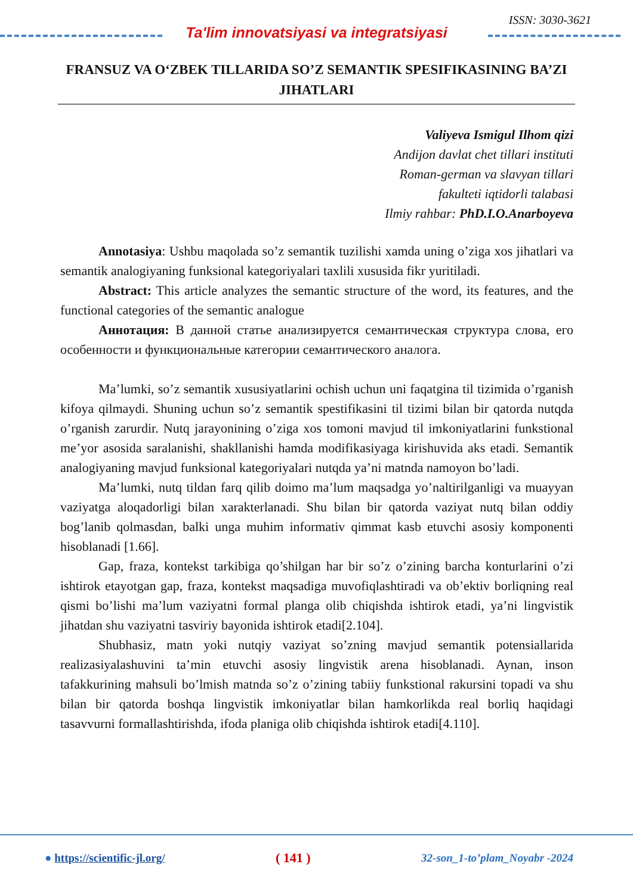ISSN: 3030-3621
Ta'lim innovatsiyasi va integratsiyasi
FRANSUZ VA O‘ZBEK TILLARIDA SO’Z SEMANTIK SPESIFIKASINING BA’ZI JIHATLARI
Valiyeva Ismigul Ilhom qizi
Andijon davlat chet tillari instituti
Roman-german va slavyan tillari
fakulteti iqtidorli talabasi
Ilmiy rahbar: PhD.I.O.Anarboyeva
Annotasiya: Ushbu maqolada so’z semantik tuzilishi xamda uning o’ziga xos jihatlari va semantik analogiyaning funksional kategoriyalari taxlili xususida fikr yuritiladi.
Abstract: This article analyzes the semantic structure of the word, its features, and the functional categories of the semantic analogue
Аннотация: В данной статье анализируется семантическая структура слова, его особенности и функциональные категории семантического аналога.
Ma’lumki, so’z semantik xususiyatlarini ochish uchun uni faqatgina til tizimida o’rganish kifoya qilmaydi. Shuning uchun so’z semantik spestifikasini til tizimi bilan bir qatorda nutqda o’rganish zarurdir. Nutq jarayonining o’ziga xos tomoni mavjud til imkoniyatlarini funkstional me’yor asosida saralanishi, shakllanishi hamda modifikasiyaga kirishuvida aks etadi. Semantik analogiyaning mavjud funksional kategoriyalari nutqda ya’ni matnda namoyon bo’ladi.
Ma’lumki, nutq tildan farq qilib doimo ma’lum maqsadga yo’naltirilganligi va muayyan vaziyatga aloqadorligi bilan xarakterlanadi. Shu bilan bir qatorda vaziyat nutq bilan oddiy bog’lanib qolmasdan, balki unga muhim informativ qimmat kasb etuvchi asosiy komponenti hisoblanadi [1.66].
Gap, fraza, kontekst tarkibiga qo’shilgan har bir so’z o’zining barcha konturlarini o’zi ishtirok etayotgan gap, fraza, kontekst maqsadiga muvofiqlashtiradi va ob’ektiv borliqning real qismi bo’lishi ma’lum vaziyatni formal planga olib chiqishda ishtirok etadi, ya’ni lingvistik jihatdan shu vaziyatni tasviriy bayonida ishtirok etadi[2.104].
Shubhasiz, matn yoki nutqiy vaziyat so’zning mavjud semantik potensiallarida realizasiyalashuvini ta’min etuvchi asosiy lingvistik arena hisoblanadi. Aynan, inson tafakkurining mahsuli bo’lmish matnda so’z o’zining tabiiy funkstional rakursini topadi va shu bilan bir qatorda boshqa lingvistik imkoniyatlar bilan hamkorlikda real borliq haqidagi tasavvurni formallashtirishda, ifoda planiga olib chiqishda ishtirok etadi[4.110].
● https://scientific-jl.org/ ( 141 ) 32-son_1-to’plam_Noyabr -2024